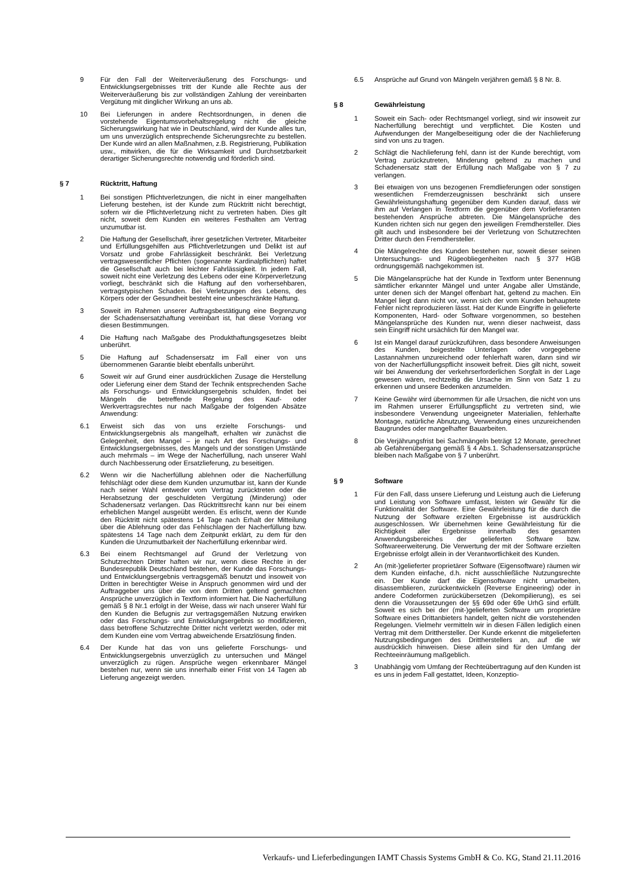9 Für den Fall der Weiterveräußerung des Forschungs- und Entwicklungsergebnisses tritt der Kunde alle Rechte aus der Weiterveräußerung bis zur vollständigen Zahlung der vereinbarten Vergütung mit dinglicher Wirkung an uns ab.
10 Bei Lieferungen in andere Rechtsordnungen, in denen die vorstehende Eigentumsvorbehaltsregelung nicht die gleiche Sicherungswirkung hat wie in Deutschland, wird der Kunde alles tun, um uns unverzüglich entsprechende Sicherungsrechte zu bestellen. Der Kunde wird an allen Maßnahmen, z.B. Registrierung, Publikation usw., mitwirken, die für die Wirksamkeit und Durchsetzbarkeit derartiger Sicherungsrechte notwendig und förderlich sind.
§ 7 Rücktritt, Haftung
1 Bei sonstigen Pflichtverletzungen, die nicht in einer mangelhaften Lieferung bestehen, ist der Kunde zum Rücktritt nicht berechtigt, sofern wir die Pflichtverletzung nicht zu vertreten haben. Dies gilt nicht, soweit dem Kunden ein weiteres Festhalten am Vertrag unzumutbar ist.
2 Die Haftung der Gesellschaft, ihrer gesetzlichen Vertreter, Mitarbeiter und Erfüllungsgehilfen aus Pflichtverletzungen und Delikt ist auf Vorsatz und grobe Fahrlässigkeit beschränkt. Bei Verletzung vertragswesentlicher Pflichten (sogenannte Kardinalpflichten) haftet die Gesellschaft auch bei leichter Fahrlässigkeit. In jedem Fall, soweit nicht eine Verletzung des Lebens oder eine Körperverletzung vorliegt, beschränkt sich die Haftung auf den vorhersehbaren, vertragstypischen Schaden. Bei Verletzungen des Lebens, des Körpers oder der Gesundheit besteht eine unbeschränkte Haftung.
3 Soweit im Rahmen unserer Auftragsbestätigung eine Begrenzung der Schadensersatzhaftung vereinbart ist, hat diese Vorrang vor diesen Bestimmungen.
4 Die Haftung nach Maßgabe des Produkthaftungsgesetzes bleibt unberührt.
5 Die Haftung auf Schadensersatz im Fall einer von uns übernommenen Garantie bleibt ebenfalls unberührt.
6 Soweit wir auf Grund einer ausdrücklichen Zusage die Herstellung oder Lieferung einer dem Stand der Technik entsprechenden Sache als Forschungs- und Entwicklungsergebnis schulden, findet bei Mängeln die betreffende Regelung des Kauf- oder Werkvertragsrechtes nur nach Maßgabe der folgenden Absätze Anwendung:
6.1 Erweist sich das von uns erzielte Forschungs- und Entwicklungsergebnis als mangelhaft, erhalten wir zunächst die Gelegenheit, den Mangel – je nach Art des Forschungs- und Entwicklungsergebnisses, des Mangels und der sonstigen Umstände auch mehrmals – im Wege der Nacherfüllung, nach unserer Wahl durch Nachbesserung oder Ersatzlieferung, zu beseitigen.
6.2 Wenn wir die Nacherfüllung ablehnen oder die Nacherfüllung fehlschlägt oder diese dem Kunden unzumutbar ist, kann der Kunde nach seiner Wahl entweder vom Vertrag zurücktreten oder die Herabsetzung der geschuldeten Vergütung (Minderung) oder Schadenersatz verlangen. Das Rücktrittsrecht kann nur bei einem erheblichen Mangel ausgeübt werden. Es erlischt, wenn der Kunde den Rücktritt nicht spätestens 14 Tage nach Erhalt der Mitteilung über die Ablehnung oder das Fehlschlagen der Nacherfüllung bzw. spätestens 14 Tage nach dem Zeitpunkt erklärt, zu dem für den Kunden die Unzumutbarkeit der Nacherfüllung erkennbar wird.
6.3 Bei einem Rechtsmangel auf Grund der Verletzung von Schutzrechten Dritter haften wir nur, wenn diese Rechte in der Bundesrepublik Deutschland bestehen, der Kunde das Forschungs- und Entwicklungsergebnis vertragsgemäß benutzt und insoweit von Dritten in berechtigter Weise in Anspruch genommen wird und der Auftraggeber uns über die von dem Dritten geltend gemachten Ansprüche unverzüglich in Textform informiert hat. Die Nacherfüllung gemäß § 8 Nr.1 erfolgt in der Weise, dass wir nach unserer Wahl für den Kunden die Befugnis zur vertragsgemäßen Nutzung erwirken oder das Forschungs- und Entwicklungsergebnis so modifizieren, dass betroffene Schutzrechte Dritter nicht verletzt werden, oder mit dem Kunden eine vom Vertrag abweichende Ersatzlösung finden.
6.4 Der Kunde hat das von uns gelieferte Forschungs- und Entwicklungsergebnis unverzüglich zu untersuchen und Mängel unverzüglich zu rügen. Ansprüche wegen erkennbarer Mängel bestehen nur, wenn sie uns innerhalb einer Frist von 14 Tagen ab Lieferung angezeigt werden.
6.5 Ansprüche auf Grund von Mängeln verjähren gemäß § 8 Nr. 8.
§ 8 Gewährleistung
1 Soweit ein Sach- oder Rechtsmangel vorliegt, sind wir insoweit zur Nacherfüllung berechtigt und verpflichtet. Die Kosten und Aufwendungen der Mangelbeseitigung oder die der Nachlieferung sind von uns zu tragen.
2 Schlägt die Nachlieferung fehl, dann ist der Kunde berechtigt, vom Vertrag zurückzutreten, Minderung geltend zu machen und Schadenersatz statt der Erfüllung nach Maßgabe von § 7 zu verlangen.
3 Bei etwaigen von uns bezogenen Fremdlieferungen oder sonstigen wesentlichen Fremderzeugnissen beschränkt sich unsere Gewährleistungshaftung gegenüber dem Kunden darauf, dass wir ihm auf Verlangen in Textform die gegenüber dem Vorlieferanten bestehenden Ansprüche abtreten. Die Mängelansprüche des Kunden richten sich nur gegen den jeweiligen Fremdhersteller. Dies gilt auch und insbesondere bei der Verletzung von Schutzrechten Dritter durch den Fremdhersteller.
4 Die Mängelrechte des Kunden bestehen nur, soweit dieser seinen Untersuchungs- und Rügeobliegenheiten nach § 377 HGB ordnungsgemäß nachgekommen ist.
5 Die Mängelansprüche hat der Kunde in Textform unter Benennung sämtlicher erkannter Mängel und unter Angabe aller Umstände, unter denen sich der Mangel offenbart hat, geltend zu machen. Ein Mangel liegt dann nicht vor, wenn sich der vom Kunden behauptete Fehler nicht reproduzieren lässt. Hat der Kunde Eingriffe in gelieferte Komponenten, Hard- oder Software vorgenommen, so bestehen Mängelansprüche des Kunden nur, wenn dieser nachweist, dass sein Eingriff nicht ursächlich für den Mangel war.
6 Ist ein Mangel darauf zurückzuführen, dass besondere Anweisungen des Kunden, beigestellte Unterlagen oder vorgegebene Lastannahmen unzureichend oder fehlerhaft waren, dann sind wir von der Nacherfüllungspflicht insoweit befreit. Dies gilt nicht, soweit wir bei Anwendung der verkehrserforderlichen Sorgfalt in der Lage gewesen wären, rechtzeitig die Ursache im Sinn von Satz 1 zu erkennen und unsere Bedenken anzumelden.
7 Keine Gewähr wird übernommen für alle Ursachen, die nicht von uns im Rahmen unserer Erfüllungspflicht zu vertreten sind, wie insbesondere Verwendung ungeeigneter Materialien, fehlerhafte Montage, natürliche Abnutzung, Verwendung eines unzureichenden Baugrundes oder mangelhafter Bauarbeiten.
8 Die Verjährungsfrist bei Sachmängeln beträgt 12 Monate, gerechnet ab Gefahrenübergang gemäß § 4 Abs.1. Schadensersatzansprüche bleiben nach Maßgabe von § 7 unberührt.
§ 9 Software
1 Für den Fall, dass unsere Lieferung und Leistung auch die Lieferung und Leistung von Software umfasst, leisten wir Gewähr für die Funktionalität der Software. Eine Gewährleistung für die durch die Nutzung der Software erzielten Ergebnisse ist ausdrücklich ausgeschlossen. Wir übernehmen keine Gewährleistung für die Richtigkeit aller Ergebnisse innerhalb des gesamten Anwendungsbereiches der gelieferten Software bzw. Softwareerweiterung. Die Verwertung der mit der Software erzielten Ergebnisse erfolgt allein in der Verantwortlichkeit des Kunden.
2 An (mit-)gelieferter proprietärer Software (Eigensoftware) räumen wir dem Kunden einfache, d.h. nicht ausschließliche Nutzungsrechte ein. Der Kunde darf die Eigensoftware nicht umarbeiten, disassemblieren, zurückentwickeln (Reverse Engineering) oder in andere Codeformen zurückübersetzen (Dekompilierung), es sei denn die Voraussetzungen der §§ 69d oder 69e UrhG sind erfüllt. Soweit es sich bei der (mit-)gelieferten Software um proprietäre Software eines Drittanbieters handelt, gelten nicht die vorstehenden Regelungen. Vielmehr vermitteln wir in diesen Fällen lediglich einen Vertrag mit dem Dritthersteller. Der Kunde erkennt die mitgelieferten Nutzungsbedingungen des Drittherstellers an, auf die wir ausdrücklich hinweisen. Diese allein sind für den Umfang der Rechteeinräumung maßgeblich.
3 Unabhängig vom Umfang der Rechteübertragung auf den Kunden ist es uns in jedem Fall gestattet, Ideen, Konzeptio-
Verkaufs- und Lieferbedingungen IAMT Chassis Systems GmbH & Co. KG, Stand 21.11.2016